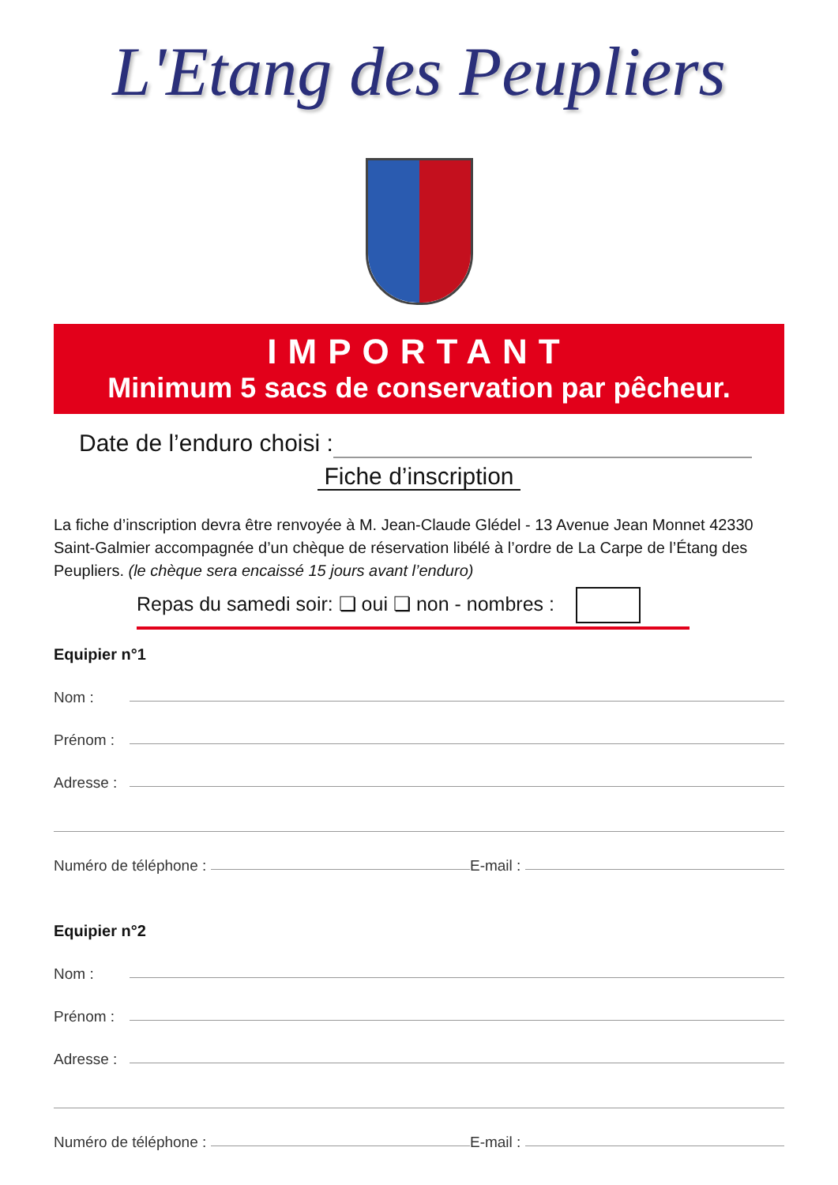L'Etang des Peupliers
IMPORTANT
Minimum 5 sacs de conservation par pêcheur.
Date de l’enduro choisi :
Fiche d’inscription
La fiche d’inscription devra être renvoyée à M. Jean-Claude Glédel - 13 Avenue Jean Monnet 42330 Saint-Galmier accompagnée d’un chèque de réservation libélé à l’ordre de La Carpe de l’Étang des Peupliers. (le chèque sera encaissé 15 jours avant l’enduro)
Repas du samedi soir: ❏ oui ❏ non - nombres :
Equipier n°1
Nom :
Prénom :
Adresse :
Numéro de téléphone : E-mail :
Equipier n°2
Nom :
Prénom :
Adresse :
Numéro de téléphone : E-mail :